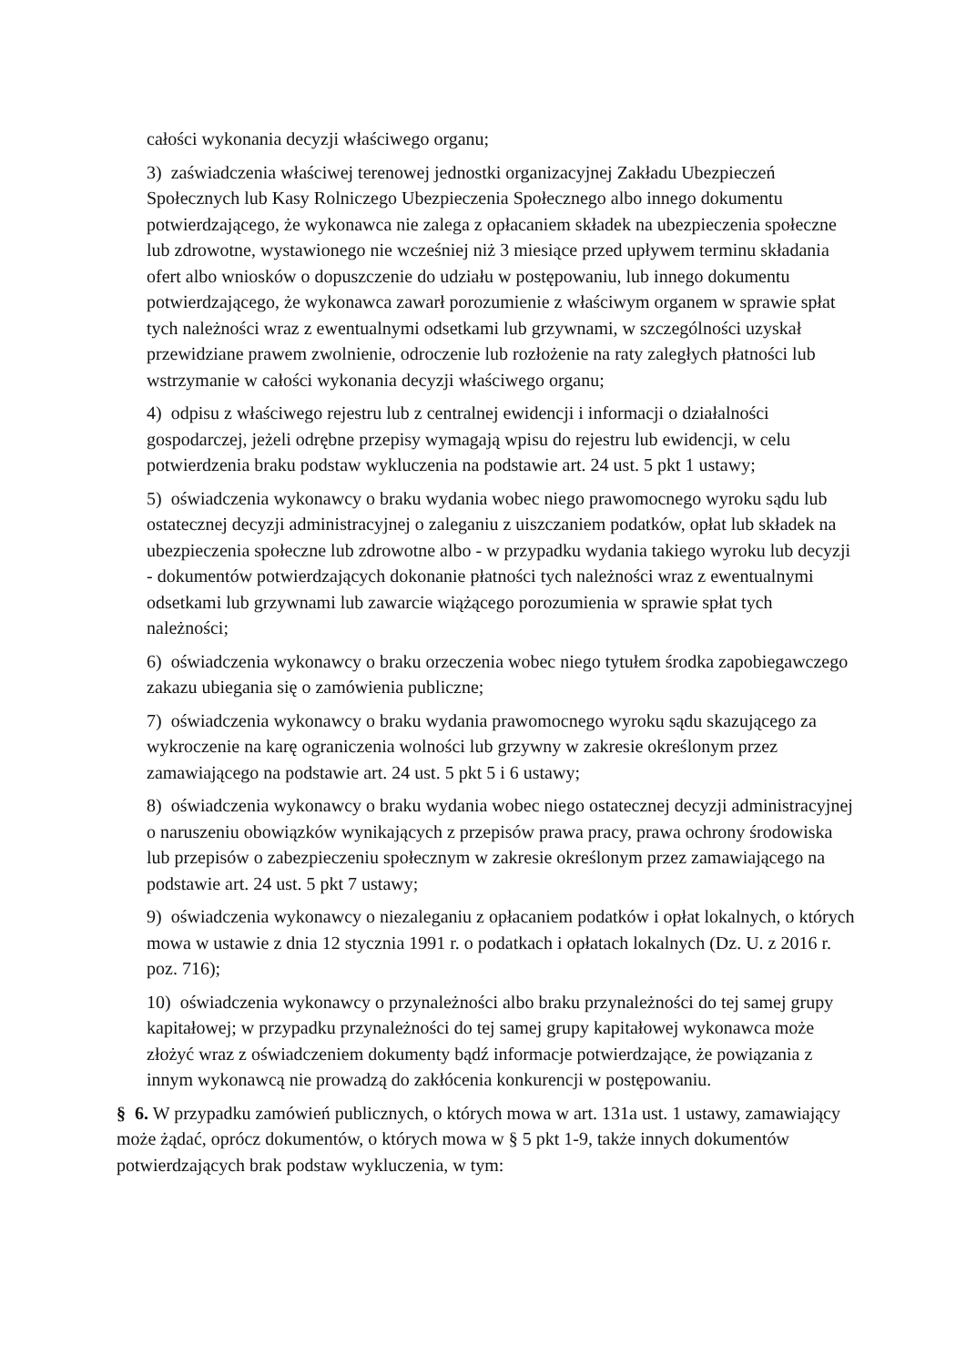całości wykonania decyzji właściwego organu;
3) zaświadczenia właściwej terenowej jednostki organizacyjnej Zakładu Ubezpieczeń Społecznych lub Kasy Rolniczego Ubezpieczenia Społecznego albo innego dokumentu potwierdzającego, że wykonawca nie zalega z opłacaniem składek na ubezpieczenia społeczne lub zdrowotne, wystawionego nie wcześniej niż 3 miesiące przed upływem terminu składania ofert albo wniosków o dopuszczenie do udziału w postępowaniu, lub innego dokumentu potwierdzającego, że wykonawca zawarł porozumienie z właściwym organem w sprawie spłat tych należności wraz z ewentualnymi odsetkami lub grzywnami, w szczególności uzyskał przewidziane prawem zwolnienie, odroczenie lub rozłożenie na raty zaległych płatności lub wstrzymanie w całości wykonania decyzji właściwego organu;
4) odpisu z właściwego rejestru lub z centralnej ewidencji i informacji o działalności gospodarczej, jeżeli odrębne przepisy wymagają wpisu do rejestru lub ewidencji, w celu potwierdzenia braku podstaw wykluczenia na podstawie art. 24 ust. 5 pkt 1 ustawy;
5) oświadczenia wykonawcy o braku wydania wobec niego prawomocnego wyroku sądu lub ostatecznej decyzji administracyjnej o zaleganiu z uiszczaniem podatków, opłat lub składek na ubezpieczenia społeczne lub zdrowotne albo - w przypadku wydania takiego wyroku lub decyzji - dokumentów potwierdzających dokonanie płatności tych należności wraz z ewentualnymi odsetkami lub grzywnami lub zawarcie wiążącego porozumienia w sprawie spłat tych należności;
6) oświadczenia wykonawcy o braku orzeczenia wobec niego tytułem środka zapobiegawczego zakazu ubiegania się o zamówienia publiczne;
7) oświadczenia wykonawcy o braku wydania prawomocnego wyroku sądu skazującego za wykroczenie na karę ograniczenia wolności lub grzywny w zakresie określonym przez zamawiającego na podstawie art. 24 ust. 5 pkt 5 i 6 ustawy;
8) oświadczenia wykonawcy o braku wydania wobec niego ostatecznej decyzji administracyjnej o naruszeniu obowiązków wynikających z przepisów prawa pracy, prawa ochrony środowiska lub przepisów o zabezpieczeniu społecznym w zakresie określonym przez zamawiającego na podstawie art. 24 ust. 5 pkt 7 ustawy;
9) oświadczenia wykonawcy o niezaleganiu z opłacaniem podatków i opłat lokalnych, o których mowa w ustawie z dnia 12 stycznia 1991 r. o podatkach i opłatach lokalnych (Dz. U. z 2016 r. poz. 716);
10) oświadczenia wykonawcy o przynależności albo braku przynależności do tej samej grupy kapitałowej; w przypadku przynależności do tej samej grupy kapitałowej wykonawca może złożyć wraz z oświadczeniem dokumenty bądź informacje potwierdzające, że powiązania z innym wykonawcą nie prowadzą do zakłócenia konkurencji w postępowaniu.
§ 6. W przypadku zamówień publicznych, o których mowa w art. 131a ust. 1 ustawy, zamawiający może żądać, oprócz dokumentów, o których mowa w § 5 pkt 1-9, także innych dokumentów potwierdzających brak podstaw wykluczenia, w tym: